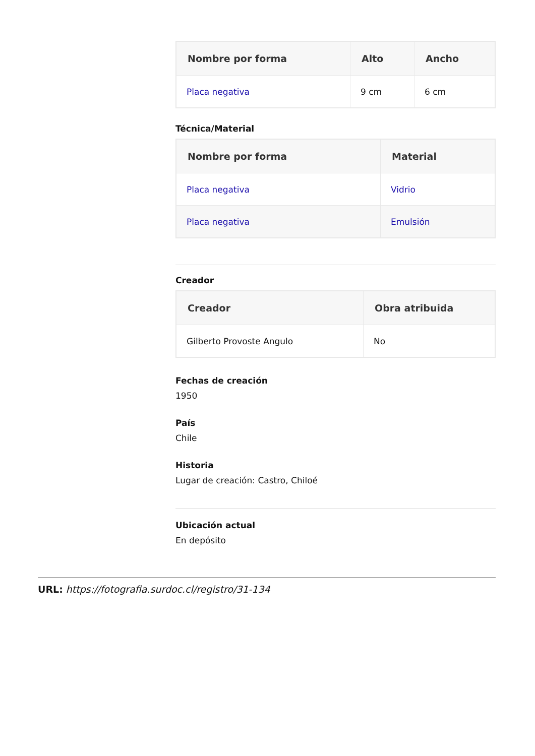| Nombre por forma | Alto | Ancho |
| --- | --- | --- |
| Placa negativa | 9 cm | 6 cm |
Técnica/Material
| Nombre por forma | Material |
| --- | --- |
| Placa negativa | Vidrio |
| Placa negativa | Emulsión |
Creador
| Creador | Obra atribuida |
| --- | --- |
| Gilberto Provoste Angulo | No |
Fechas de creación
1950
País
Chile
Historia
Lugar de creación: Castro, Chiloé
Ubicación actual
En depósito
URL: https://fotografia.surdoc.cl/registro/31-134